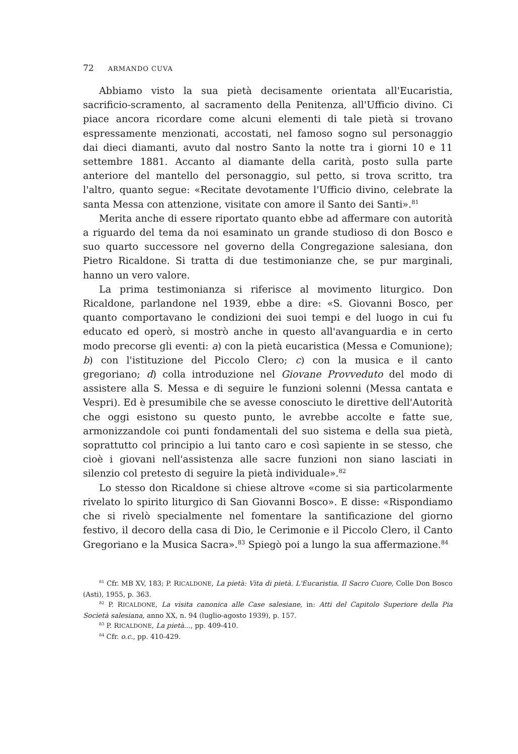72 ARMANDO CUVA
Abbiamo visto la sua pietà decisamente orientata all'Eucaristia, sacrificio-scramento, al sacramento della Penitenza, all'Ufficio divino. Ci piace ancora ricordare come alcuni elementi di tale pietà si trovano espressamente menzionati, accostati, nel famoso sogno sul personaggio dai dieci diamanti, avuto dal nostro Santo la notte tra i giorni 10 e 11 settembre 1881. Accanto al diamante della carità, posto sulla parte anteriore del mantello del personaggio, sul petto, si trova scritto, tra l'altro, quanto segue: «Recitate devotamente l'Ufficio divino, celebrate la santa Messa con attenzione, visitate con amore il Santo dei Santi».<sup>81</sup>
Merita anche di essere riportato quanto ebbe ad affermare con autorità a riguardo del tema da noi esaminato un grande studioso di don Bosco e suo quarto successore nel governo della Congregazione salesiana, don Pietro Ricaldone. Si tratta di due testimonianze che, se pur marginali, hanno un vero valore.
La prima testimonianza si riferisce al movimento liturgico. Don Ricaldone, parlandone nel 1939, ebbe a dire: «S. Giovanni Bosco, per quanto comportavano le condizioni dei suoi tempi e del luogo in cui fu educato ed operò, si mostrò anche in questo all'avanguardia e in certo modo precorse gli eventi: a) con la pietà eucaristica (Messa e Comunione); b) con l'istituzione del Piccolo Clero; c) con la musica e il canto gregoriano; d) colla introduzione nel Giovane Provveduto del modo di assistere alla S. Messa e di seguire le funzioni solenni (Messa cantata e Vespri). Ed è presumibile che se avesse conosciuto le direttive dell'Autorità che oggi esistono su questo punto, le avrebbe accolte e fatte sue, armonizzandole coi punti fondamentali del suo sistema e della sua pietà, soprattutto col principio a lui tanto caro e così sapiente in se stesso, che cioè i giovani nell'assistenza alle sacre funzioni non siano lasciati in silenzio col pretesto di seguire la pietà individuale».<sup>82</sup>
Lo stesso don Ricaldone si chiese altrove «come si sia particolarmente rivelato lo spirito liturgico di San Giovanni Bosco». E disse: «Rispondiamo che si rivelò specialmente nel fomentare la santificazione del giorno festivo, il decoro della casa di Dio, le Cerimonie e il Piccolo Clero, il Canto Gregoriano e la Musica Sacra».<sup>83</sup> Spiegò poi a lungo la sua affermazione.<sup>84</sup>
<sup>81</sup> Cfr. MB XV, 183; P. RICALDONE, La pietà: Vita di pietà. L'Eucaristia. Il Sacro Cuore, Colle Don Bosco (Asti), 1955, p. 363.
<sup>82</sup> P. RICALDONE, La visita canonica alle Case salesiane, in: Atti del Capitolo Superiore della Pia Società salesiana, anno XX, n. 94 (luglio-agosto 1939), p. 157.
<sup>83</sup> P. RICALDONE, La pietà..., pp. 409-410.
<sup>84</sup> Cfr. o.c., pp. 410-429.